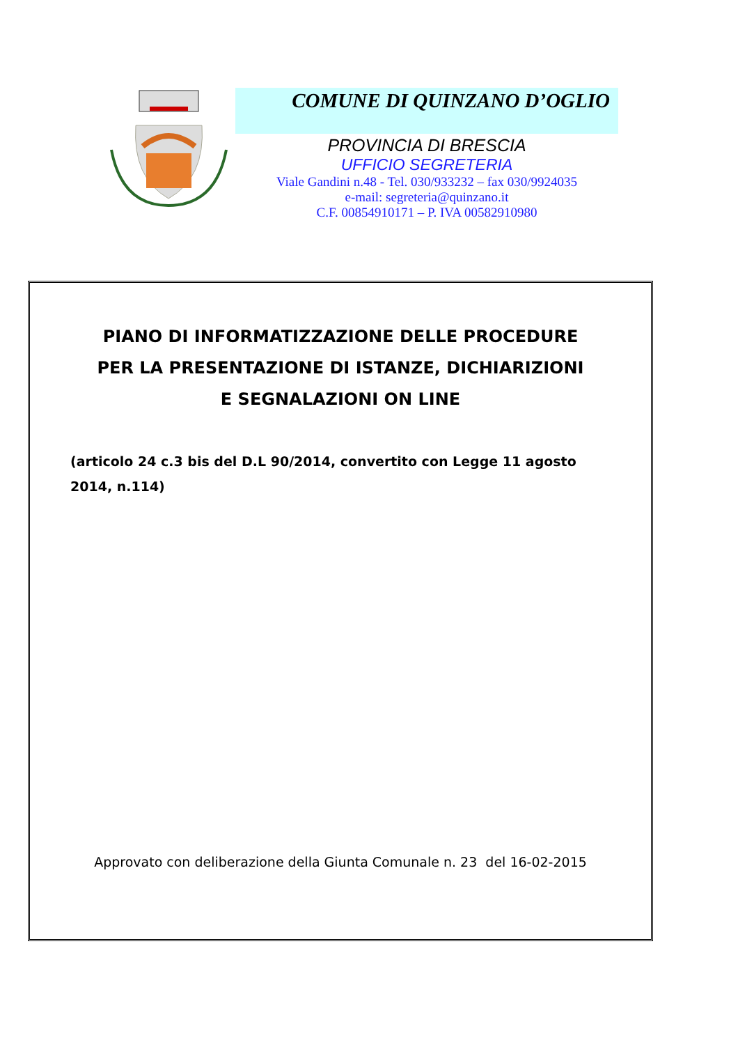COMUNE DI QUINZANO D’OGLIO
PROVINCIA DI BRESCIA
UFFICIO SEGRETERIA
Viale Gandini n.48 - Tel. 030/933232 – fax 030/9924035
e-mail: segreteria@quinzano.it
C.F. 00854910171 – P. IVA 00582910980
PIANO DI INFORMATIZZAZIONE DELLE PROCEDURE
PER LA PRESENTAZIONE DI ISTANZE, DICHIARIZIONI
E SEGNALAZIONI ON LINE
(articolo 24 c.3 bis del D.L 90/2014, convertito con Legge 11 agosto 2014, n.114)
Approvato con deliberazione della Giunta Comunale n. 23 del 16-02-2015